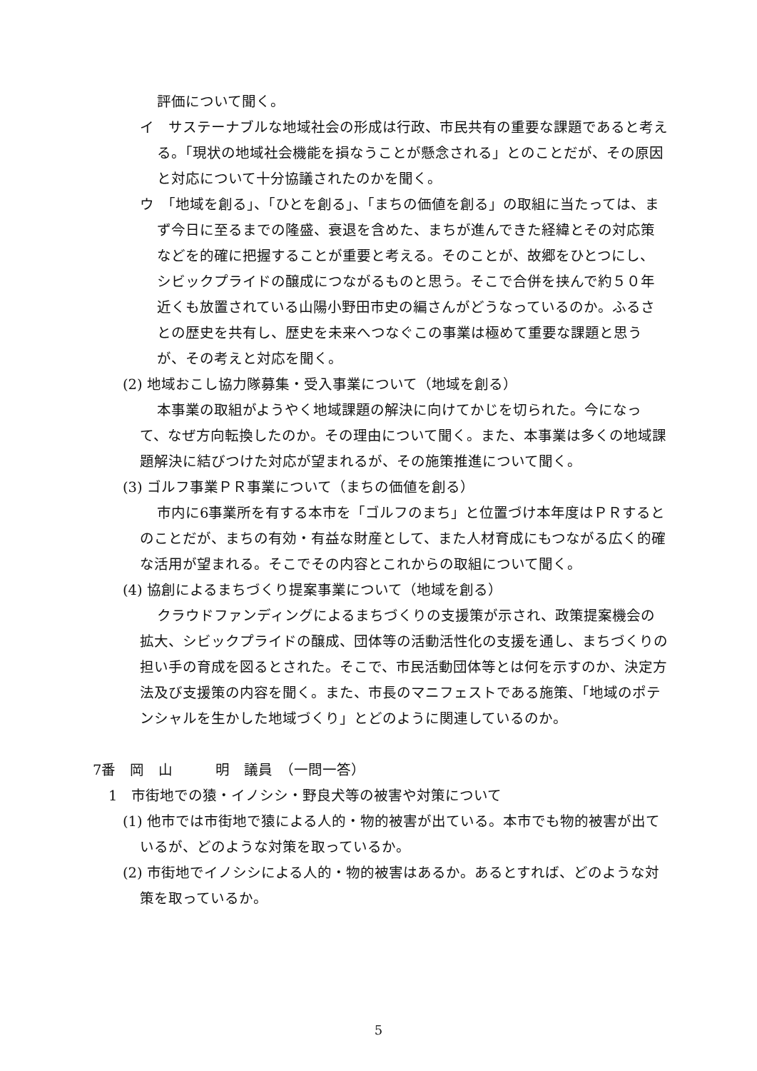評価について聞く。
イ　サステーナブルな地域社会の形成は行政、市民共有の重要な課題であると考える。「現状の地域社会機能を損なうことが懸念される」とのことだが、その原因と対応について十分協議されたのかを聞く。
ウ　「地域を創る」、「ひとを創る」、「まちの価値を創る」の取組に当たっては、まず今日に至るまでの隆盛、衰退を含めた、まちが進んできた経緯とその対応策などを的確に把握することが重要と考える。そのことが、故郷をひとつにし、シビックプライドの醸成につながるものと思う。そこで合併を挟んで約５０年近くも放置されている山陽小野田市史の編さんがどうなっているのか。ふるさとの歴史を共有し、歴史を未来へつなぐこの事業は極めて重要な課題と思うが、その考えと対応を聞く。
(2) 地域おこし協力隊募集・受入事業について（地域を創る）
本事業の取組がようやく地域課題の解決に向けてかじを切られた。今になって、なぜ方向転換したのか。その理由について聞く。また、本事業は多くの地域課題解決に結びつけた対応が望まれるが、その施策推進について聞く。
(3) ゴルフ事業ＰＲ事業について（まちの価値を創る）
市内に6事業所を有する本市を「ゴルフのまち」と位置づけ本年度はＰＲするとのことだが、まちの有効・有益な財産として、また人材育成にもつながる広く的確な活用が望まれる。そこでその内容とこれからの取組について聞く。
(4) 協創によるまちづくり提案事業について（地域を創る）
クラウドファンディングによるまちづくりの支援策が示され、政策提案機会の拡大、シビックプライドの醸成、団体等の活動活性化の支援を通し、まちづくりの担い手の育成を図るとされた。そこで、市民活動団体等とは何を示すのか、決定方法及び支援策の内容を聞く。また、市長のマニフェストである施策、「地域のポテンシャルを生かした地域づくり」とどのように関連しているのか。
7番　岡　山　　　明　議員　（一問一答）
1　市街地での猿・イノシシ・野良犬等の被害や対策について
(1) 他市では市街地で猿による人的・物的被害が出ている。本市でも物的被害が出ているが、どのような対策を取っているか。
(2) 市街地でイノシシによる人的・物的被害はあるか。あるとすれば、どのような対策を取っているか。
5